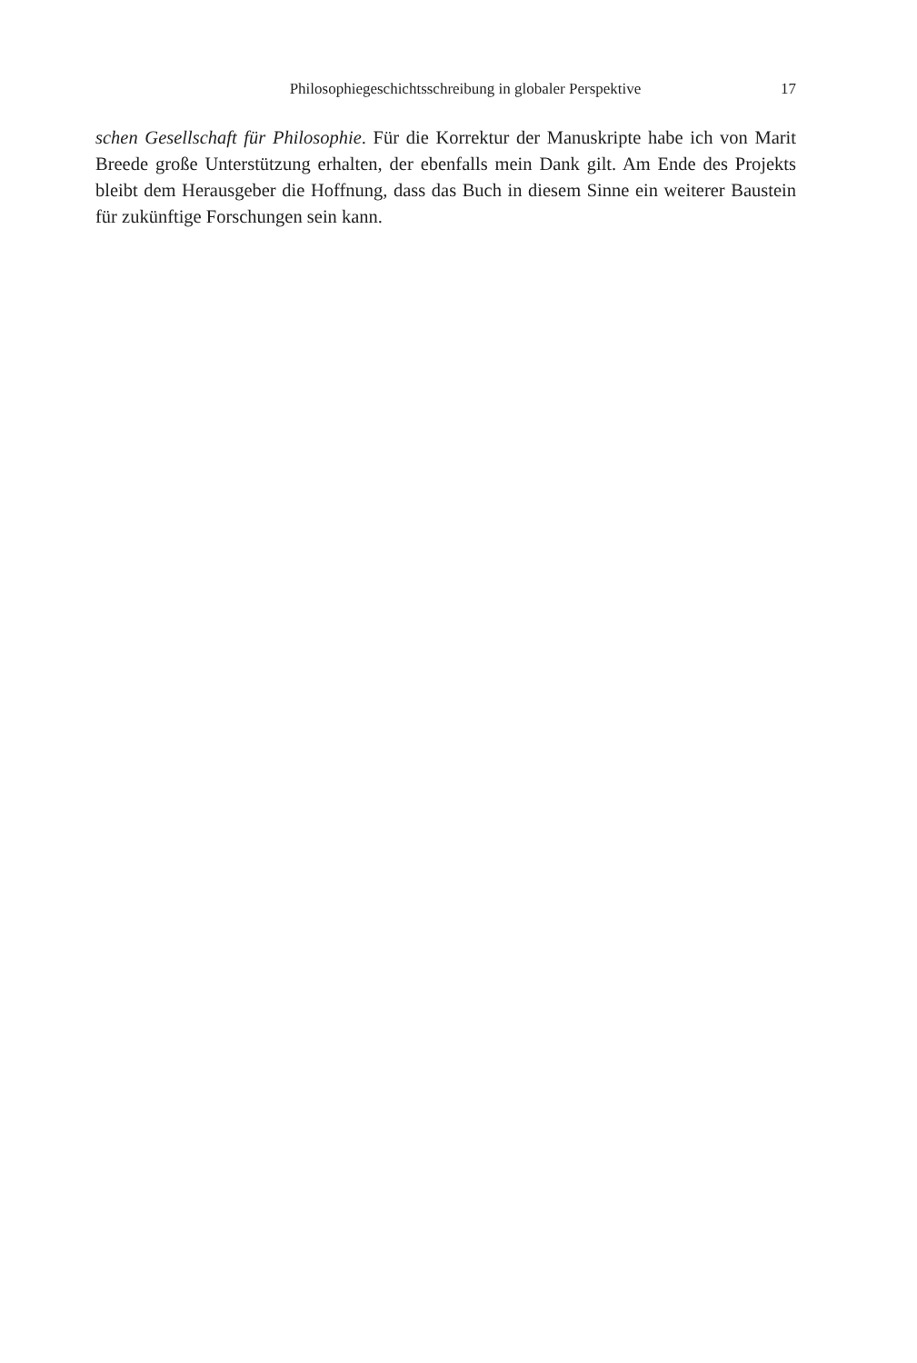Philosophiegeschichtsschreibung in globaler Perspektive 17
schen Gesellschaft für Philosophie. Für die Korrektur der Manuskripte habe ich von Marit Breede große Unterstützung erhalten, der ebenfalls mein Dank gilt. Am Ende des Projekts bleibt dem Herausgeber die Hoffnung, dass das Buch in diesem Sinne ein weiterer Baustein für zukünftige Forschungen sein kann.